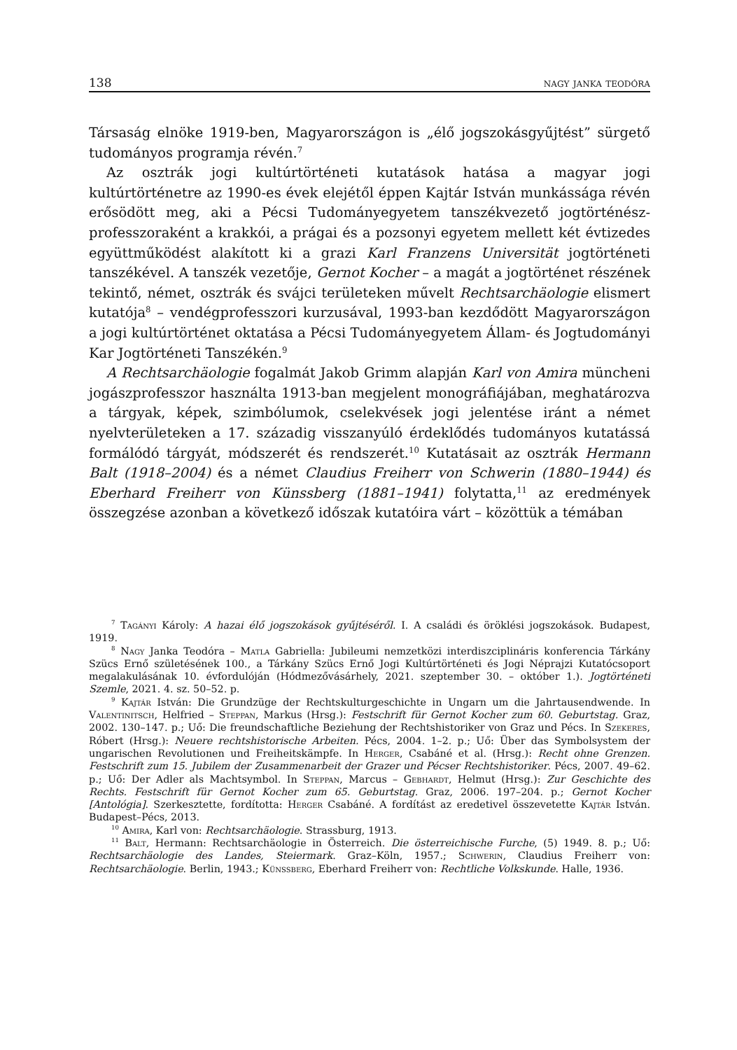138 nagy janka teodóra
Társaság elnöke 1919-ben, Magyarországon is „élő jogszokásgyűjtést” sürgető tudományos programja révén.<sup>7</sup>
Az osztrák jogi kultúrtörténeti kutatások hatása a magyar jogi kultúrtörténetre az 1990-es évek elejétől éppen Kajtár István munkássága révén erősödött meg, aki a Pécsi Tudományegyetem tanszékvezető jogtörténész-professzoraként a krakkói, a prágai és a pozsonyi egyetem mellett két évtizedes együttműködést alakított ki a grazi Karl Franzens Universität jogtörténeti tanszékével. A tanszék vezetője, Gernot Kocher – a magát a jogtörténet részének tekintő, német, osztrák és svájci területeken művelt Rechtsarchäologie elismert kutatója<sup>8</sup> – vendégprofesszori kurzusával, 1993-ban kezdődött Magyarországon a jogi kultúrtörténet oktatása a Pécsi Tudományegyetem Állam- és Jogtudományi Kar Jogtörténeti Tanszékén.<sup>9</sup>
A Rechtsarchäologie fogalmát Jakob Grimm alapján Karl von Amira müncheni jogászprofesszor használta 1913-ban megjelent monográfiájában, meghatározva a tárgyak, képek, szimbólumok, cselekvések jogi jelentése iránt a német nyelvterületeken a 17. századig visszanyúló érdeklődés tudományos kutatássá formálódó tárgyát, módszerét és rendszerét.<sup>10</sup> Kutatásait az osztrák Hermann Balt (1918–2004) és a német Claudius Freiherr von Schwerin (1880–1944) és Eberhard Freiherr von Künssberg (1881–1941) folytatta,<sup>11</sup> az eredmények összegzése azonban a következő időszak kutatóira várt – közöttük a témában
<sup>7</sup> Tagányi Károly: A hazai élő jogszokások gyűjtéséről. I. A családi és öröklési jogszokások. Budapest, 1919.
<sup>8</sup> Nagy Janka Teodóra – Matla Gabriella: Jubileumi nemzetközi interdiszciplináris konferencia Tárkány Szücs Ernő születésének 100., a Tárkány Szücs Ernő Jogi Kultúrtörténeti és Jogi Néprajzi Kutatócsoport megalakulásának 10. évfordulóján (Hódmezővásárhely, 2021. szeptember 30. – október 1.). Jogtörténeti Szemle, 2021. 4. sz. 50–52. p.
<sup>9</sup> Kajtár István: Die Grundzüge der Rechtskulturgeschichte in Ungarn um die Jahrtausendwende. In Valentinitsch, Helfried – Steppan, Markus (Hrsg.): Festschrift für Gernot Kocher zum 60. Geburtstag. Graz, 2002. 130–147. p.; Uő: Die freundschaftliche Beziehung der Rechtshistoriker von Graz und Pécs. In Szekeres, Róbert (Hrsg.): Neuere rechtshistorische Arbeiten. Pécs, 2004. 1–2. p.; Uő: Über das Symbolsystem der ungarischen Revolutionen und Freiheitskämpfe. In Herger, Csabáné et al. (Hrsg.): Recht ohne Grenzen. Festschrift zum 15. Jubilem der Zusammenarbeit der Grazer und Pécser Rechtshistoriker. Pécs, 2007. 49–62. p.; Uő: Der Adler als Machtsymbol. In Steppan, Marcus – Gebhardt, Helmut (Hrsg.): Zur Geschichte des Rechts. Festschrift für Gernot Kocher zum 65. Geburtstag. Graz, 2006. 197–204. p.; Gernot Kocher [Antológia]. Szerkesztette, fordította: Herger Csabáné. A fordítást az eredetivel összevetette Kajtár István. Budapest–Pécs, 2013.
<sup>10</sup> Amira, Karl von: Rechtsarchäologie. Strassburg, 1913.
<sup>11</sup> Balt, Hermann: Rechtsarchäologie in Österreich. Die österreichische Furche, (5) 1949. 8. p.; Uő: Rechtsarchäologie des Landes, Steiermark. Graz–Köln, 1957.; Schwerin, Claudius Freiherr von: Rechtsarchäologie. Berlin, 1943.; Künssberg, Eberhard Freiherr von: Rechtliche Volkskunde. Halle, 1936.